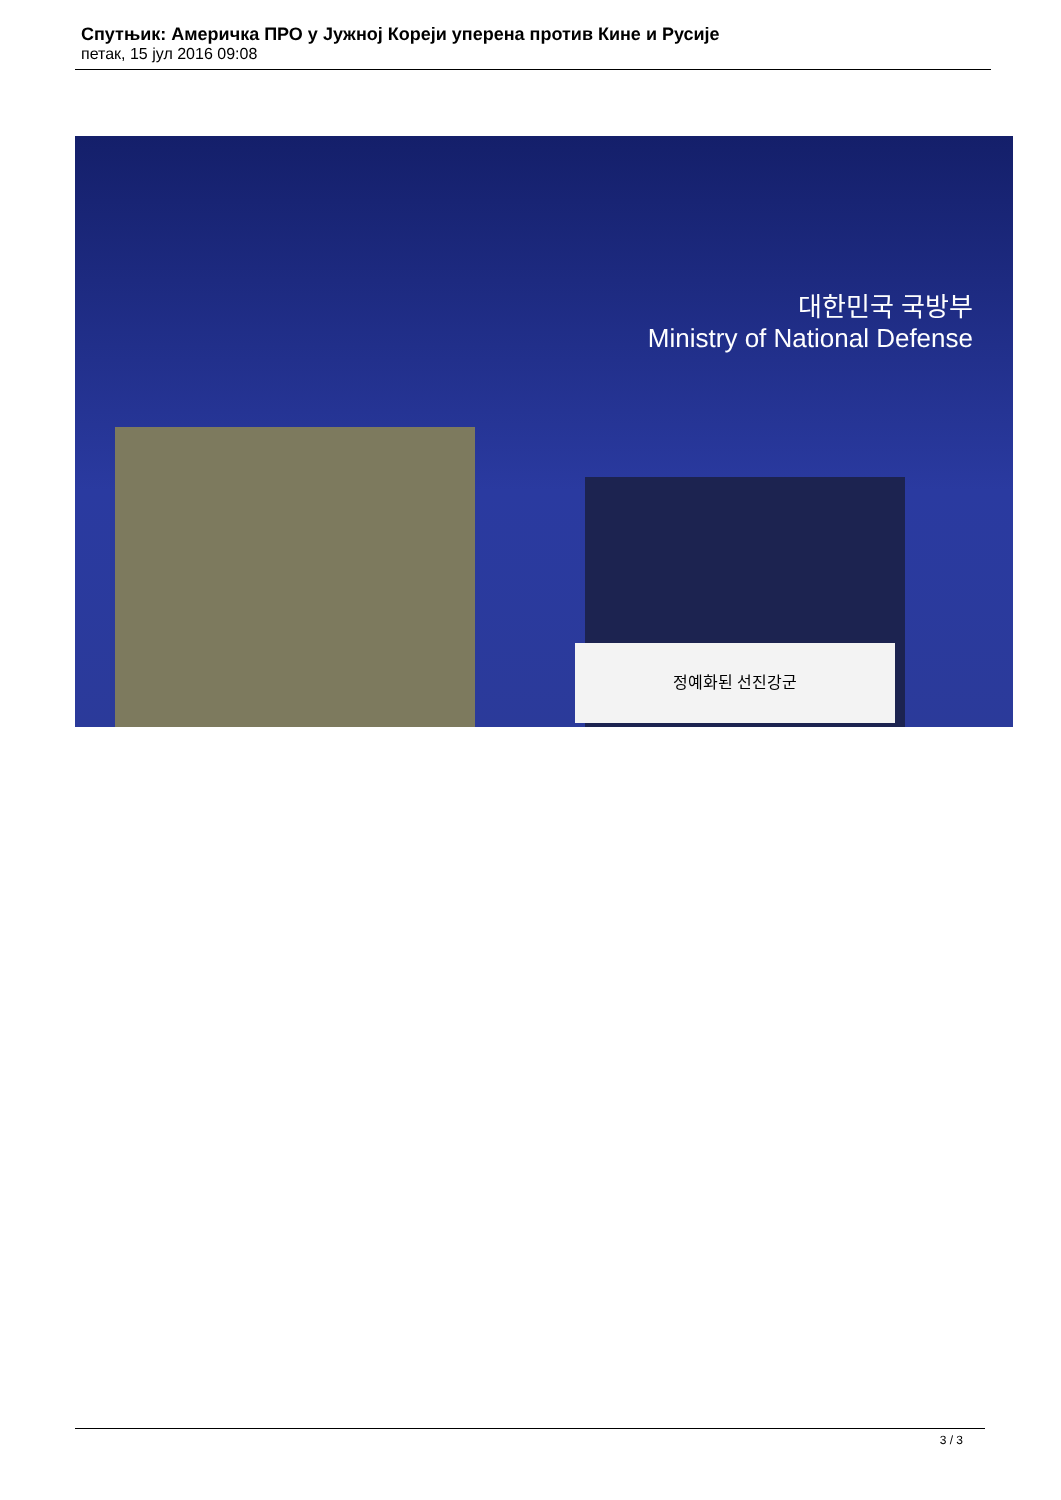Спутњик: Америчка ПРО у Јужној Кореји уперена против Кине и Русије
петак, 15 јул 2016 09:08
대한민국 국방부
Ministry of National Defense
정예화된 선진강군
3 / 3